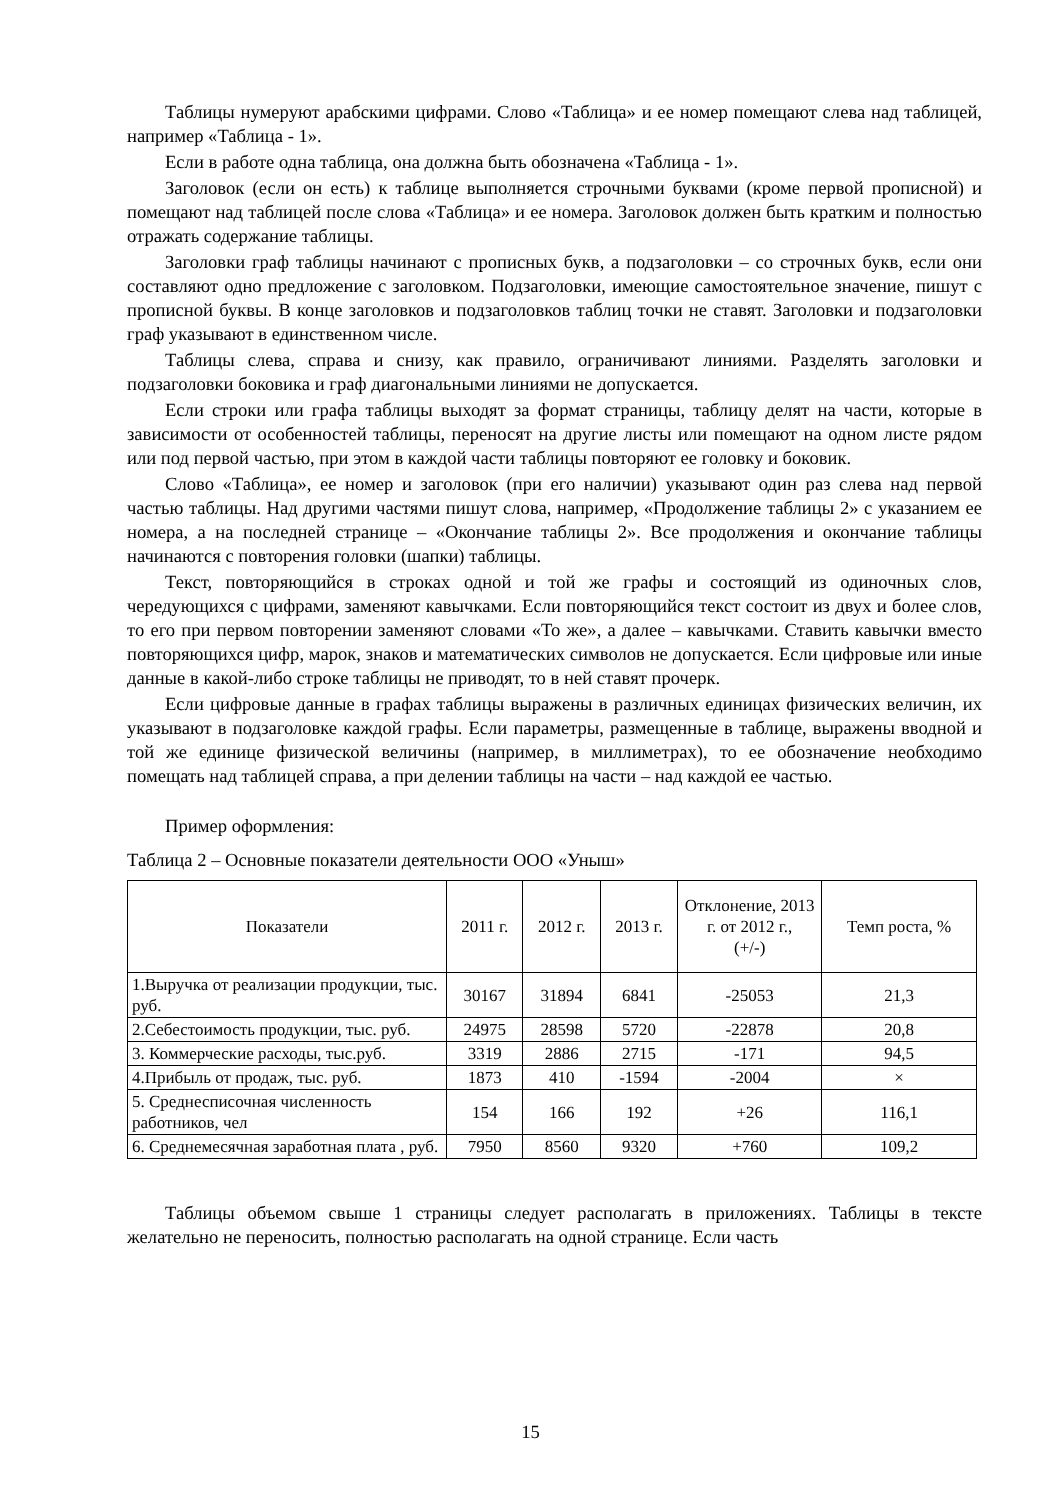Таблицы нумеруют арабскими цифрами. Слово «Таблица» и ее номер помещают слева над таблицей, например «Таблица - 1».
Если в работе одна таблица, она должна быть обозначена «Таблица - 1».
Заголовок (если он есть) к таблице выполняется строчными буквами (кроме первой прописной) и помещают над таблицей после слова «Таблица» и ее номера. Заголовок должен быть кратким и полностью отражать содержание таблицы.
Заголовки граф таблицы начинают с прописных букв, а подзаголовки – со строчных букв, если они составляют одно предложение с заголовком. Подзаголовки, имеющие самостоятельное значение, пишут с прописной буквы. В конце заголовков и подзаголовков таблиц точки не ставят. Заголовки и подзаголовки граф указывают в единственном числе.
Таблицы слева, справа и снизу, как правило, ограничивают линиями. Разделять заголовки и подзаголовки боковика и граф диагональными линиями не допускается.
Если строки или графа таблицы выходят за формат страницы, таблицу делят на части, которые в зависимости от особенностей таблицы, переносят на другие листы или помещают на одном листе рядом или под первой частью, при этом в каждой части таблицы повторяют ее головку и боковик.
Слово «Таблица», ее номер и заголовок (при его наличии) указывают один раз слева над первой частью таблицы. Над другими частями пишут слова, например, «Продолжение таблицы 2» с указанием ее номера, а на последней странице – «Окончание таблицы 2». Все продолжения и окончание таблицы начинаются с повторения головки (шапки) таблицы.
Текст, повторяющийся в строках одной и той же графы и состоящий из одиночных слов, чередующихся с цифрами, заменяют кавычками. Если повторяющийся текст состоит из двух и более слов, то его при первом повторении заменяют словами «То же», а далее – кавычками. Ставить кавычки вместо повторяющихся цифр, марок, знаков и математических символов не допускается. Если цифровые или иные данные в какой-либо строке таблицы не приводят, то в ней ставят прочерк.
Если цифровые данные в графах таблицы выражены в различных единицах физических величин, их указывают в подзаголовке каждой графы. Если параметры, размещенные в таблице, выражены вводной и той же единице физической величины (например, в миллиметрах), то ее обозначение необходимо помещать над таблицей справа, а при делении таблицы на части – над каждой ее частью.
Пример оформления:
Таблица 2 – Основные показатели деятельности ООО «Уныш»
| Показатели | 2011 г. | 2012 г. | 2013 г. | Отклонение, 2013 г. от 2012 г., (+/-) | Темп роста, % |
| --- | --- | --- | --- | --- | --- |
| 1.Выручка от реализации продукции, тыс. руб. | 30167 | 31894 | 6841 | -25053 | 21,3 |
| 2.Себестоимость продукции, тыс. руб. | 24975 | 28598 | 5720 | -22878 | 20,8 |
| 3. Коммерческие расходы, тыс.руб. | 3319 | 2886 | 2715 | -171 | 94,5 |
| 4.Прибыль от продаж, тыс. руб. | 1873 | 410 | -1594 | -2004 | × |
| 5. Среднесписочная численность работников, чел | 154 | 166 | 192 | +26 | 116,1 |
| 6. Среднемесячная заработная плата , руб. | 7950 | 8560 | 9320 | +760 | 109,2 |
Таблицы объемом свыше 1 страницы следует располагать в приложениях. Таблицы в тексте желательно не переносить, полностью располагать на одной странице. Если часть
15